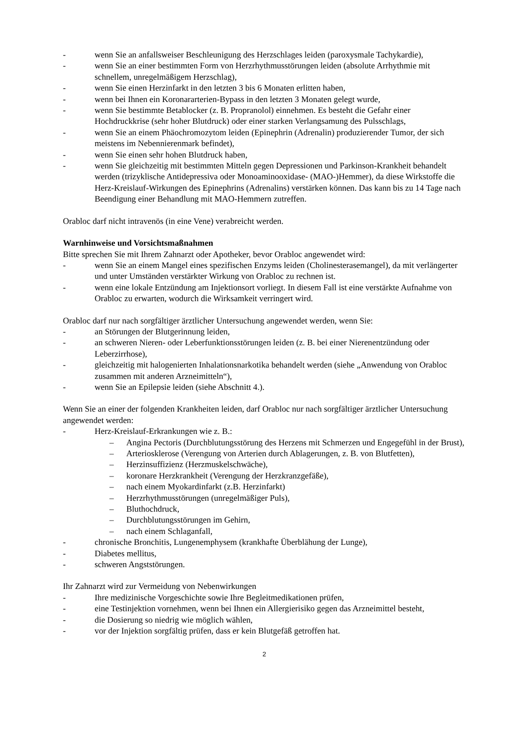- wenn Sie an anfallsweiser Beschleunigung des Herzschlages leiden (paroxysmale Tachykardie),
- wenn Sie an einer bestimmten Form von Herzrhythmusstörungen leiden (absolute Arrhythmie mit schnellem, unregelmäßigem Herzschlag),
- wenn Sie einen Herzinfarkt in den letzten 3 bis 6 Monaten erlitten haben,
- wenn bei Ihnen ein Koronararterien-Bypass in den letzten 3 Monaten gelegt wurde,
- wenn Sie bestimmte Betablocker (z. B. Propranolol) einnehmen. Es besteht die Gefahr einer Hochdruckkrise (sehr hoher Blutdruck) oder einer starken Verlangsamung des Pulsschlags,
- wenn Sie an einem Phäochromozytom leiden (Epinephrin (Adrenalin) produzierender Tumor, der sich meistens im Nebennierenmark befindet),
- wenn Sie einen sehr hohen Blutdruck haben,
- wenn Sie gleichzeitig mit bestimmten Mitteln gegen Depressionen und Parkinson-Krankheit behandelt werden (trizyklische Antidepressiva oder Monoaminooxidase- (MAO-)Hemmer), da diese Wirkstoffe die Herz-Kreislauf-Wirkungen des Epinephrins (Adrenalins) verstärken können. Das kann bis zu 14 Tage nach Beendigung einer Behandlung mit MAO-Hemmern zutreffen.
Orabloc darf nicht intravenös (in eine Vene) verabreicht werden.
Warnhinweise und Vorsichtsmaßnahmen
Bitte sprechen Sie mit Ihrem Zahnarzt oder Apotheker, bevor Orabloc angewendet wird:
- wenn Sie an einem Mangel eines spezifischen Enzyms leiden (Cholinesterasemangel), da mit verlängerter und unter Umständen verstärkter Wirkung von Orabloc zu rechnen ist.
- wenn eine lokale Entzündung am Injektionsort vorliegt. In diesem Fall ist eine verstärkte Aufnahme von Orabloc zu erwarten, wodurch die Wirksamkeit verringert wird.
Orabloc darf nur nach sorgfältiger ärztlicher Untersuchung angewendet werden, wenn Sie:
- an Störungen der Blutgerinnung leiden,
- an schweren Nieren- oder Leberfunktionsstörungen leiden (z. B. bei einer Nierenentzündung oder Leberzirrhose),
- gleichzeitig mit halogenierten Inhalationsnarkotika behandelt werden (siehe „Anwendung von Orabloc zusammen mit anderen Arzneimitteln“),
- wenn Sie an Epilepsie leiden (siehe Abschnitt 4.).
Wenn Sie an einer der folgenden Krankheiten leiden, darf Orabloc nur nach sorgfältiger ärztlicher Untersuchung angewendet werden:
- Herz-Kreislauf-Erkrankungen wie z. B.:
– Angina Pectoris (Durchblutungsstörung des Herzens mit Schmerzen und Engegefühl in der Brust),
– Arteriosklerose (Verengung von Arterien durch Ablagerungen, z. B. von Blutfetten),
– Herzinsuffizienz (Herzmuskelschwäche),
– koronare Herzkrankheit (Verengung der Herzkranzgefäße),
– nach einem Myokardinfarkt (z.B. Herzinfarkt)
– Herzrhythmusstörungen (unregelmäßiger Puls),
– Bluthochdruck,
– Durchblutungsstörungen im Gehirn,
– nach einem Schlaganfall,
- chronische Bronchitis, Lungenemphysem (krankhafte Überblähung der Lunge),
- Diabetes mellitus,
- schweren Angststörungen.
Ihr Zahnarzt wird zur Vermeidung von Nebenwirkungen
- Ihre medizinische Vorgeschichte sowie Ihre Begleitmedikationen prüfen,
- eine Testinjektion vornehmen, wenn bei Ihnen ein Allergierisiko gegen das Arzneimittel besteht,
- die Dosierung so niedrig wie möglich wählen,
- vor der Injektion sorgfältig prüfen, dass er kein Blutgefäß getroffen hat.
2